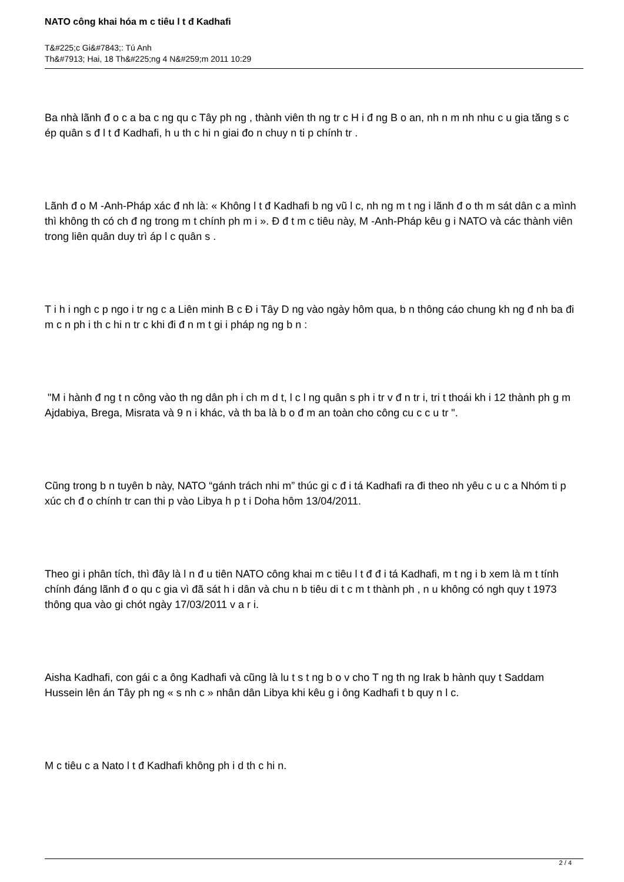NATO công khai hóa m c tiêu l t đ Kadhafi
T&#225;c Gi&#7843;: Tú Anh
Th&#7913; Hai, 18 Th&#225;ng 4 N&#259;m 2011 10:29
Ba nhà lãnh đ o c a ba c ng qu c Tây ph ng , thành viên th ng tr c H i đ ng B o an, nh n m nh nhu c u gia tăng s c ép quân s đ l t đ Kadhafi, h u th c hi n giai đo n chuy n ti p chính tr .
Lãnh đ o M -Anh-Pháp xác đ nh là: « Không l t đ Kadhafi b ng vũ l c, nh ng m t ng i lãnh đ o th m sát dân c a mình thì không th có ch đ ng trong m t chính ph m i ». Đ đ t m c tiêu này, M -Anh-Pháp kêu g i NATO và các thành viên trong liên quân duy trì áp l c quân s .
T i h i ngh c p ngo i tr ng c a Liên minh B c Đ i Tây D ng vào ngày hôm qua, b n thông cáo chung kh ng đ nh ba đi m c n ph i th c hi n tr c khi đi đ n m t gi i pháp ng ng b n :
"M i hành đ ng t n công vào th ng dân ph i ch m d t, l c l ng quân s ph i tr v đ n tr i, tri t thoái kh i 12 thành ph g m Ajdabiya, Brega, Misrata và 9 n i khác, và th ba là b o đ m an toàn cho công cu c c u tr ".
Cũng trong b n tuyên b này, NATO “gánh trách nhi m” thúc gi c đ i tá Kadhafi ra đi theo nh yêu c u c a Nhóm ti p xúc ch đ o chính tr can thi p vào Libya h p t i Doha hôm 13/04/2011.
Theo gi i phân tích, thì đây là l n đ u tiên NATO công khai m c tiêu l t đ đ i tá Kadhafi, m t ng i b xem là m t tính chính đáng lãnh đ o qu c gia vì đã sát h i dân và chu n b tiêu di t c m t thành ph , n u không có ngh quy t 1973 thông qua vào gi chót ngày 17/03/2011 v a r i.
Aisha Kadhafi, con gái c a ông Kadhafi và cũng là lu t s t ng b o v cho T ng th ng Irak b hành quy t Saddam Hussein lên án Tây ph ng « s nh c » nhân dân Libya khi kêu g i ông Kadhafi t b quy n l c.
M c tiêu c a Nato l t đ Kadhafi không ph i d th c hi n.
2 / 4